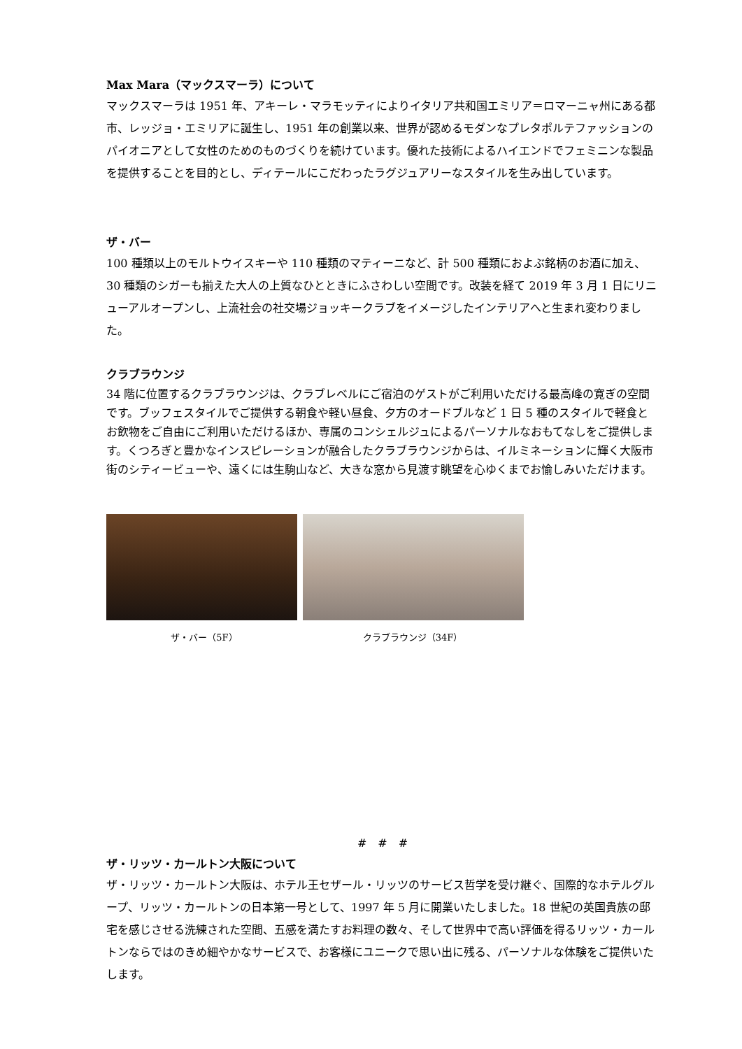Max Mara（マックスマーラ）について
マックスマーラは 1951 年、アキーレ・マラモッティによりイタリア共和国エミリア＝ロマーニャ州にある都市、レッジョ・エミリアに誕生し、1951 年の創業以来、世界が認めるモダンなプレタポルテファッションのパイオニアとして女性のためのものづくりを続けています。優れた技術によるハイエンドでフェミニンな製品を提供することを目的とし、ディテールにこだわったラグジュアリーなスタイルを生み出しています。
ザ・バー
100 種類以上のモルトウイスキーや 110 種類のマティーニなど、計 500 種類におよぶ銘柄のお酒に加え、30 種類のシガーも揃えた大人の上質なひとときにふさわしい空間です。改装を経て 2019 年 3 月 1 日にリニューアルオープンし、上流社会の社交場ジョッキークラブをイメージしたインテリアへと生まれ変わりました。
クラブラウンジ
34 階に位置するクラブラウンジは、クラブレベルにご宿泊のゲストがご利用いただける最高峰の寛ぎの空間です。ブッフェスタイルでご提供する朝食や軽い昼食、夕方のオードブルなど 1 日 5 種のスタイルで軽食とお飲物をご自由にご利用いただけるほか、専属のコンシェルジュによるパーソナルなおもてなしをご提供します。くつろぎと豊かなインスピレーションが融合したクラブラウンジからは、イルミネーションに輝く大阪市街のシティービューや、遠くには生駒山など、大きな窓から見渡す眺望を心ゆくまでお愉しみいただけます。
ザ・バー（5F） クラブラウンジ（34F）
#　#　#
ザ・リッツ・カールトン大阪について
ザ・リッツ・カールトン大阪は、ホテル王セザール・リッツのサービス哲学を受け継ぐ、国際的なホテルグループ、リッツ・カールトンの日本第一号として、1997 年 5 月に開業いたしました。18 世紀の英国貴族の邸宅を感じさせる洗練された空間、五感を満たすお料理の数々、そして世界中で高い評価を得るリッツ・カールトンならではのきめ細やかなサービスで、お客様にユニークで思い出に残る、パーソナルな体験をご提供いたします。